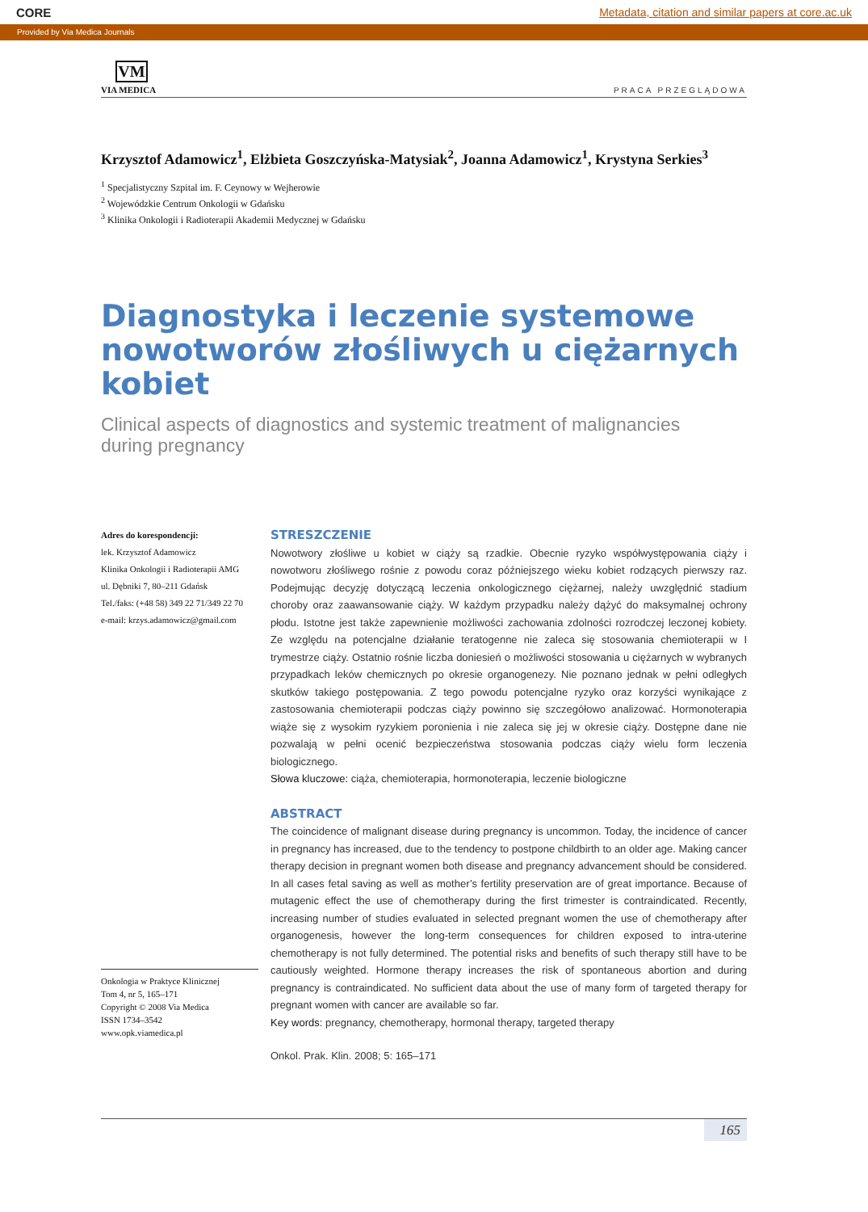CORE Metadata, citation and similar papers at core.ac.uk
Provided by Via Medica Journals
VM
VIA MEDICA
PRACA PRZEGLĄDOWA
Krzysztof Adamowicz<sup>1</sup>, Elżbieta Goszczyńska-Matysiak<sup>2</sup>, Joanna Adamowicz<sup>1</sup>, Krystyna Serkies<sup>3</sup>
<sup>1</sup> Specjalistyczny Szpital im. F. Ceynowy w Wejherowie
<sup>2</sup> Wojewódzkie Centrum Onkologii w Gdańsku
<sup>3</sup> Klinika Onkologii i Radioterapii Akademii Medycznej w Gdańsku
Diagnostyka i leczenie systemowe nowotworów złośliwych u ciężarnych kobiet
Clinical aspects of diagnostics and systemic treatment of malignancies
during pregnancy
Adres do korespondencji:
lek. Krzysztof Adamowicz
Klinika Onkologii i Radioterapii AMG
ul. Dębniki 7, 80–211 Gdańsk
Tel./faks: (+48 58) 349 22 71/349 22 70
e-mail: krzys.adamowicz@gmail.com
Onkologia w Praktyce Klinicznej
Tom 4, nr 5, 165–171
Copyright © 2008 Via Medica
ISSN 1734–3542
www.opk.viamedica.pl
STRESZCZENIE
Nowotwory złośliwe u kobiet w ciąży są rzadkie. Obecnie ryzyko współwystępowania ciąży i nowotworu złośliwego rośnie z powodu coraz późniejszego wieku kobiet rodzących pierwszy raz. Podejmując decyzję dotyczącą leczenia onkologicznego ciężarnej, należy uwzględnić stadium choroby oraz zaawansowanie ciąży. W każdym przypadku należy dążyć do maksymalnej ochrony płodu. Istotne jest także zapewnienie możliwości zachowania zdolności rozrodczej leczonej kobiety. Ze względu na potencjalne działanie teratogenne nie zaleca się stosowania chemioterapii w I trymestrze ciąży. Ostatnio rośnie liczba doniesień o możliwości stosowania u ciężarnych w wybranych przypadkach leków chemicznych po okresie organogenezy. Nie poznano jednak w pełni odległych skutków takiego postępowania. Z tego powodu potencjalne ryzyko oraz korzyści wynikające z zastosowania chemioterapii podczas ciąży powinno się szczegółowo analizować. Hormonoterapia wiąże się z wysokim ryzykiem poronienia i nie zaleca się jej w okresie ciąży. Dostępne dane nie pozwalają w pełni ocenić bezpieczeństwa stosowania podczas ciąży wielu form leczenia biologicznego.
Słowa kluczowe: ciąża, chemioterapia, hormonoterapia, leczenie biologiczne
ABSTRACT
The coincidence of malignant disease during pregnancy is uncommon. Today, the incidence of cancer in pregnancy has increased, due to the tendency to postpone childbirth to an older age. Making cancer therapy decision in pregnant women both disease and pregnancy advancement should be considered. In all cases fetal saving as well as mother’s fertility preservation are of great importance. Because of mutagenic effect the use of chemotherapy during the first trimester is contraindicated. Recently, increasing number of studies evaluated in selected pregnant women the use of chemotherapy after organogenesis, however the long-term consequences for children exposed to intra-uterine chemotherapy is not fully determined. The potential risks and benefits of such therapy still have to be cautiously weighted. Hormone therapy increases the risk of spontaneous abortion and during pregnancy is contraindicated. No sufficient data about the use of many form of targeted therapy for pregnant women with cancer are available so far.
Key words: pregnancy, chemotherapy, hormonal therapy, targeted therapy
Onkol. Prak. Klin. 2008; 5: 165–171
165